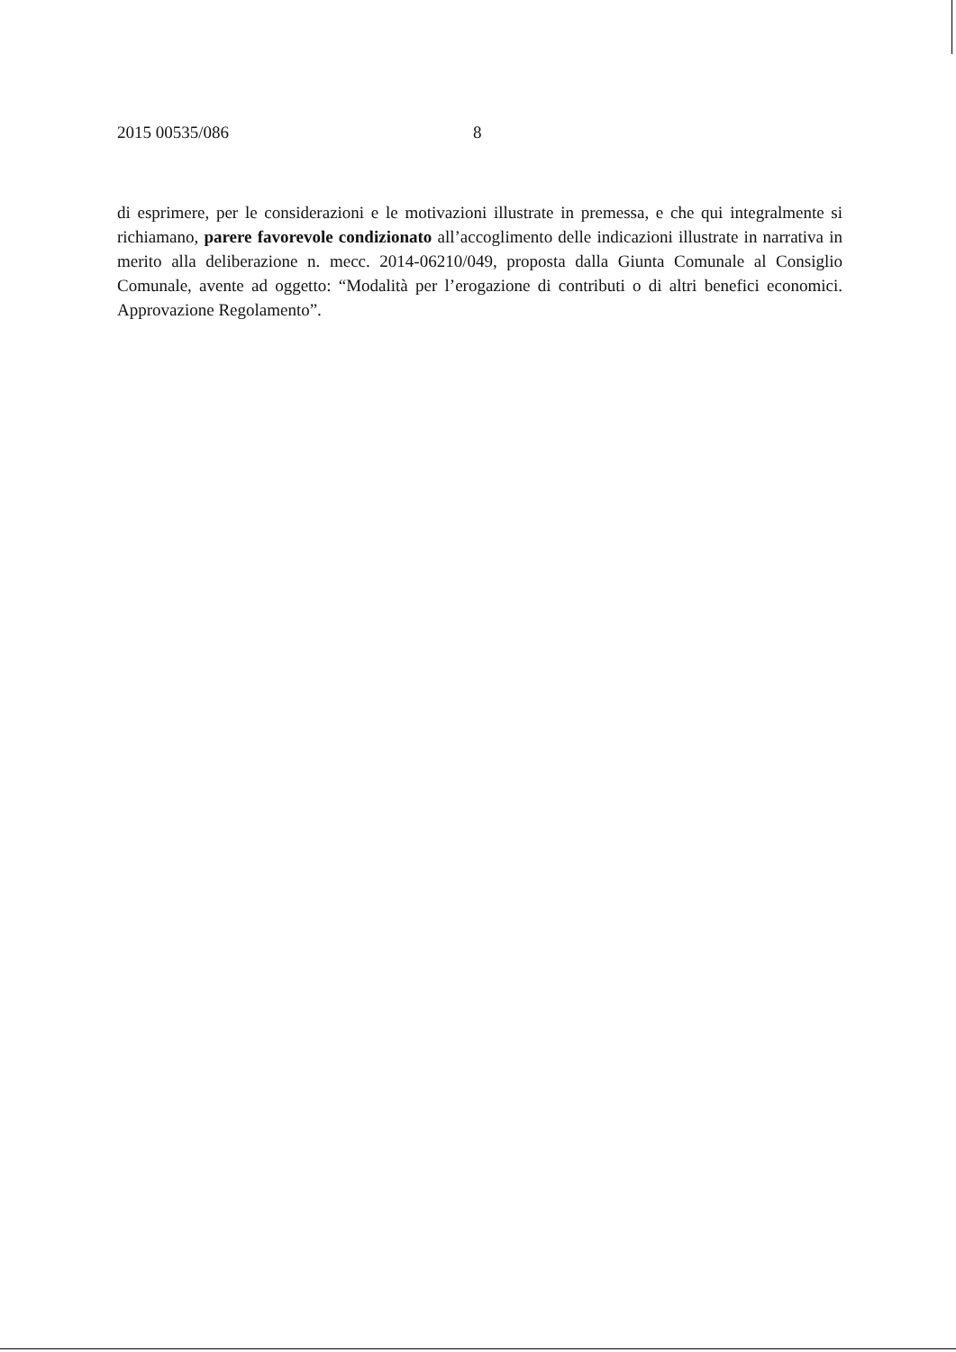2015 00535/086 8
di esprimere, per le considerazioni e le motivazioni illustrate in premessa, e che qui integralmente si richiamano, parere favorevole condizionato all’accoglimento delle indicazioni illustrate in narrativa in merito alla deliberazione n. mecc. 2014-06210/049, proposta dalla Giunta Comunale al Consiglio Comunale, avente ad oggetto: “Modalità per l’erogazione di contributi o di altri benefici economici. Approvazione Regolamento”.